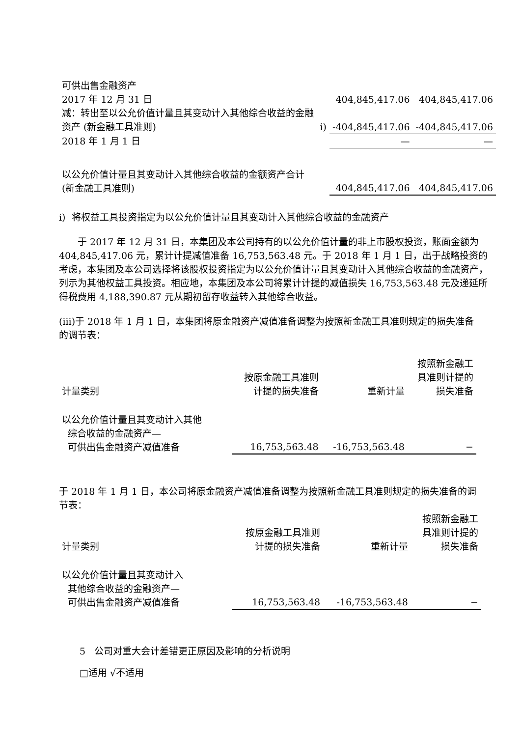| 可供出售金融资产 | | | |
| 2017 年 12 月 31 日 | | 404,845,417.06 | 404,845,417.06 |
| 减：转出至以公允价值计量且其变动计入其他综合收益的金融资产 (新金融工具准则) | i) | -404,845,417.06 | -404,845,417.06 |
| 2018 年 1 月 1 日 | | — | — |
| 以公允价值计量且其变动计入其他综合收益的金额资产合计(新金融工具准则) | | 404,845,417.06 | 404,845,417.06 |
i) 将权益工具投资指定为以公允价值计量且其变动计入其他综合收益的金融资产
于 2017 年 12 月 31 日，本集团及本公司持有的以公允价值计量的非上市股权投资，账面金额为 404,845,417.06 元，累计计提减值准备 16,753,563.48 元。于 2018 年 1 月 1 日，出于战略投资的考虑，本集团及本公司选择将该股权投资指定为以公允价值计量且其变动计入其他综合收益的金融资产，列示为其他权益工具投资。相应地，本集团及本公司将累计计提的减值损失 16,753,563.48 元及递延所得税费用 4,188,390.87 元从期初留存收益转入其他综合收益。
(iii)于 2018 年 1 月 1 日，本集团将原金融资产减值准备调整为按照新金融工具准则规定的损失准备的调节表：
| 计量类别 | 按原金融工具准则 计提的损失准备 | 重新计量 | 按照新金融工 具准则计提的 损失准备 |
| --- | --- | --- | --- |
| 以公允价值计量且其变动计入其他 综合收益的金融资产— 可供出售金融资产减值准备 | 16,753,563.48 | -16,753,563.48 | − |
于 2018 年 1 月 1 日，本公司将原金融资产减值准备调整为按照新金融工具准则规定的损失准备的调节表：
| 计量类别 | 按原金融工具准则 计提的损失准备 | 重新计量 | 按照新金融工 具准则计提的 损失准备 |
| --- | --- | --- | --- |
| 以公允价值计量且其变动计入 其他综合收益的金融资产— 可供出售金融资产减值准备 | 16,753,563.48 | -16,753,563.48 | − |
5 公司对重大会计差错更正原因及影响的分析说明
□适用 √不适用